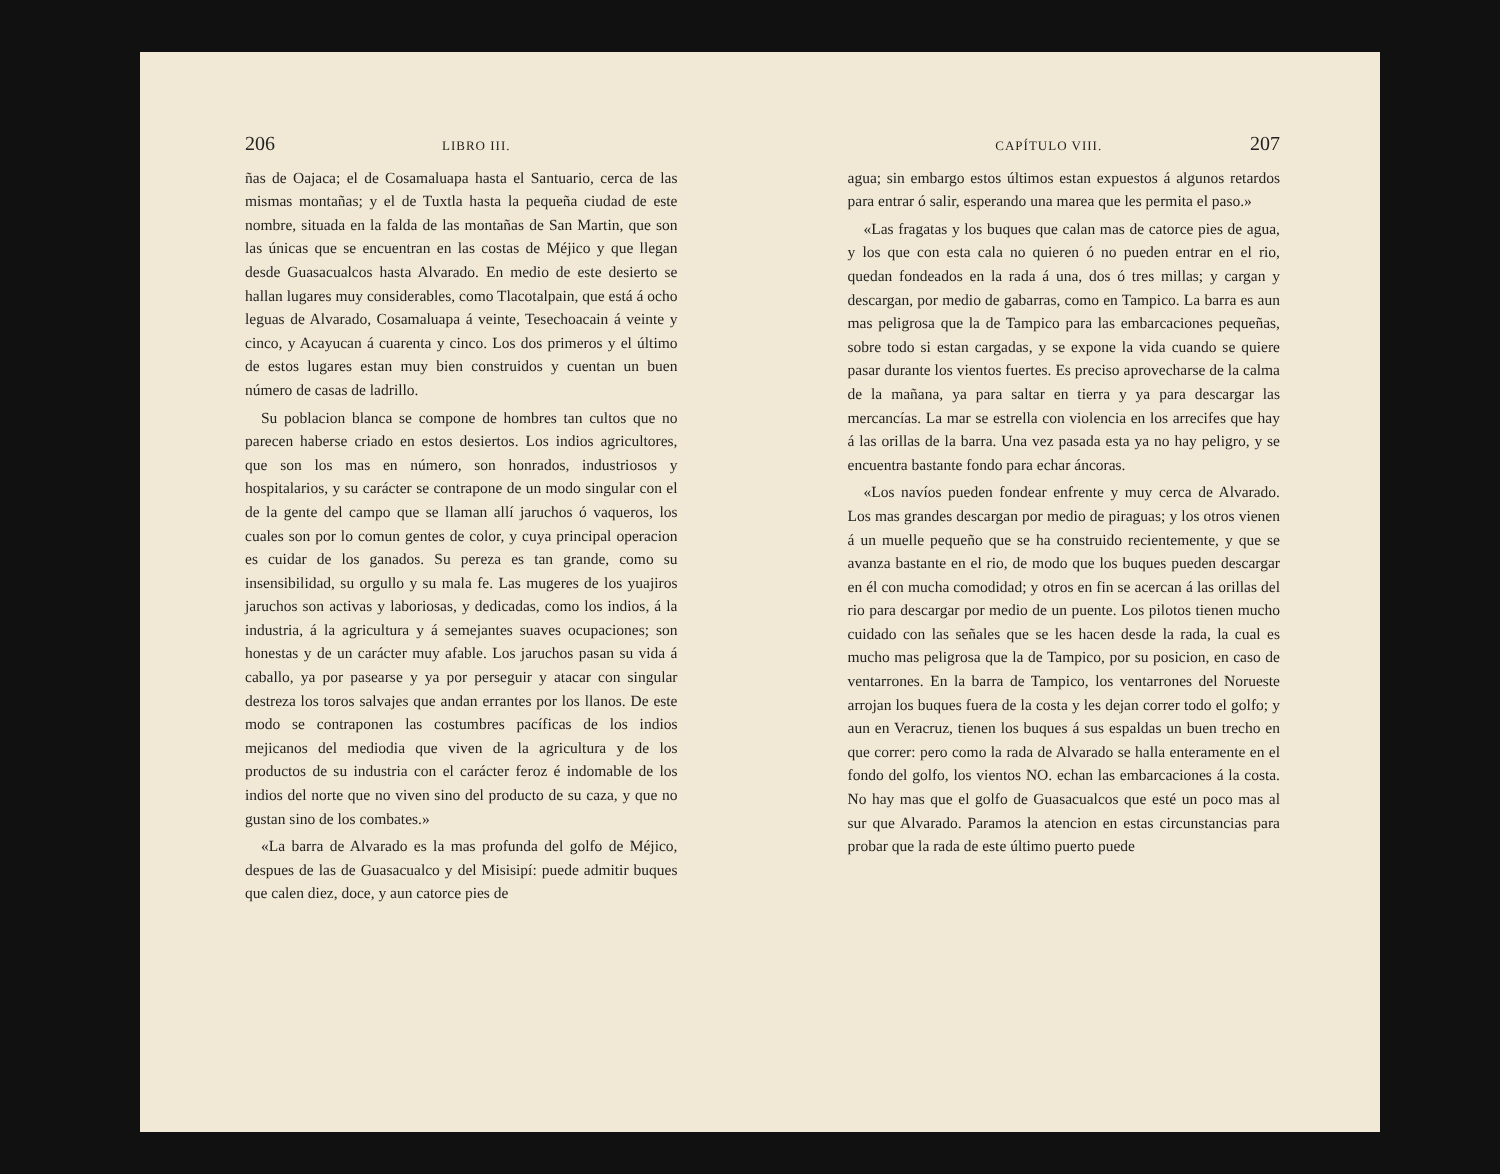206 LIBRO III.
ñas de Oajaca; el de Cosamaluapa hasta el Santuario, cerca de las mismas montañas; y el de Tuxtla hasta la pequeña ciudad de este nombre, situada en la falda de las montañas de San Martin, que son las únicas que se encuentran en las costas de Méjico y que llegan desde Guasacualcos hasta Alvarado. En medio de este desierto se hallan lugares muy considerables, como Tlacotalpain, que está á ocho leguas de Alvarado, Cosamaluapa á veinte, Tesechoacain á veinte y cinco, y Acayucan á cuarenta y cinco. Los dos primeros y el último de estos lugares estan muy bien construidos y cuentan un buen número de casas de ladrillo.
Su poblacion blanca se compone de hombres tan cultos que no parecen haberse criado en estos desiertos. Los indios agricultores, que son los mas en número, son honrados, industriosos y hospitalarios, y su carácter se contrapone de un modo singular con el de la gente del campo que se llaman allí jaruchos ó vaqueros, los cuales son por lo comun gentes de color, y cuya principal operacion es cuidar de los ganados. Su pereza es tan grande, como su insensibilidad, su orgullo y su mala fe. Las mugeres de los yuajiros jaruchos son activas y laboriosas, y dedicadas, como los indios, á la industria, á la agricultura y á semejantes suaves ocupaciones; son honestas y de un carácter muy afable. Los jaruchos pasan su vida á caballo, ya por pasearse y ya por perseguir y atacar con singular destreza los toros salvajes que andan errantes por los llanos. De este modo se contraponen las costumbres pacíficas de los indios mejicanos del mediodia que viven de la agricultura y de los productos de su industria con el carácter feroz é indomable de los indios del norte que no viven sino del producto de su caza, y que no gustan sino de los combates.»
«La barra de Alvarado es la mas profunda del golfo de Méjico, despues de las de Guasacualco y del Misisipí: puede admitir buques que calen diez, doce, y aun catorce pies de
CAPÍTULO VIII. 207
agua; sin embargo estos últimos estan expuestos á algunos retardos para entrar ó salir, esperando una marea que les permita el paso.»
«Las fragatas y los buques que calan mas de catorce pies de agua, y los que con esta cala no quieren ó no pueden entrar en el rio, quedan fondeados en la rada á una, dos ó tres millas; y cargan y descargan, por medio de gabarras, como en Tampico. La barra es aun mas peligrosa que la de Tampico para las embarcaciones pequeñas, sobre todo si estan cargadas, y se expone la vida cuando se quiere pasar durante los vientos fuertes. Es preciso aprovecharse de la calma de la mañana, ya para saltar en tierra y ya para descargar las mercancías. La mar se estrella con violencia en los arrecifes que hay á las orillas de la barra. Una vez pasada esta ya no hay peligro, y se encuentra bastante fondo para echar áncoras.
«Los navíos pueden fondear enfrente y muy cerca de Alvarado. Los mas grandes descargan por medio de piraguas; y los otros vienen á un muelle pequeño que se ha construido recientemente, y que se avanza bastante en el rio, de modo que los buques pueden descargar en él con mucha comodidad; y otros en fin se acercan á las orillas del rio para descargar por medio de un puente. Los pilotos tienen mucho cuidado con las señales que se les hacen desde la rada, la cual es mucho mas peligrosa que la de Tampico, por su posicion, en caso de ventarrones. En la barra de Tampico, los ventarrones del Norueste arrojan los buques fuera de la costa y les dejan correr todo el golfo; y aun en Veracruz, tienen los buques á sus espaldas un buen trecho en que correr: pero como la rada de Alvarado se halla enteramente en el fondo del golfo, los vientos NO. echan las embarcaciones á la costa. No hay mas que el golfo de Guasacualcos que esté un poco mas al sur que Alvarado. Paramos la atencion en estas circunstancias para probar que la rada de este último puerto puede